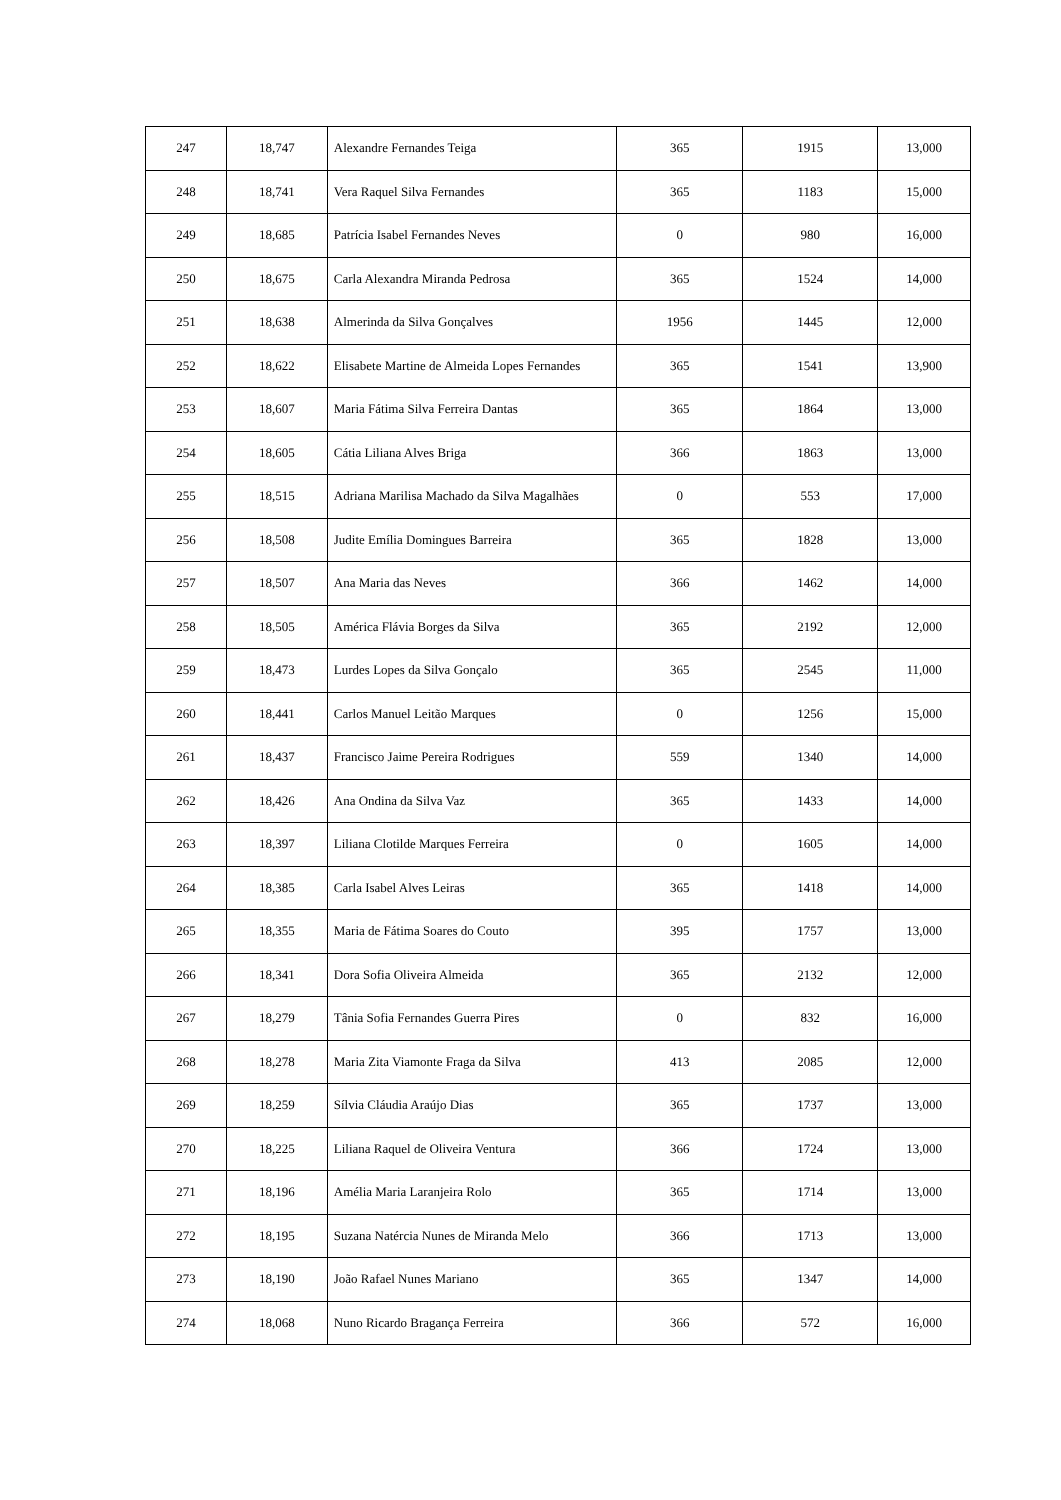| 247 | 18,747 | Alexandre Fernandes Teiga | 365 | 1915 | 13,000 |
| 248 | 18,741 | Vera Raquel Silva Fernandes | 365 | 1183 | 15,000 |
| 249 | 18,685 | Patrícia Isabel Fernandes Neves | 0 | 980 | 16,000 |
| 250 | 18,675 | Carla Alexandra Miranda Pedrosa | 365 | 1524 | 14,000 |
| 251 | 18,638 | Almerinda da Silva Gonçalves | 1956 | 1445 | 12,000 |
| 252 | 18,622 | Elisabete Martine de Almeida Lopes Fernandes | 365 | 1541 | 13,900 |
| 253 | 18,607 | Maria Fátima Silva Ferreira Dantas | 365 | 1864 | 13,000 |
| 254 | 18,605 | Cátia Liliana Alves Briga | 366 | 1863 | 13,000 |
| 255 | 18,515 | Adriana Marilisa Machado da Silva Magalhães | 0 | 553 | 17,000 |
| 256 | 18,508 | Judite Emília Domingues Barreira | 365 | 1828 | 13,000 |
| 257 | 18,507 | Ana Maria das Neves | 366 | 1462 | 14,000 |
| 258 | 18,505 | América Flávia Borges da Silva | 365 | 2192 | 12,000 |
| 259 | 18,473 | Lurdes Lopes da Silva Gonçalo | 365 | 2545 | 11,000 |
| 260 | 18,441 | Carlos Manuel Leitão Marques | 0 | 1256 | 15,000 |
| 261 | 18,437 | Francisco Jaime Pereira Rodrigues | 559 | 1340 | 14,000 |
| 262 | 18,426 | Ana Ondina da Silva Vaz | 365 | 1433 | 14,000 |
| 263 | 18,397 | Liliana Clotilde Marques Ferreira | 0 | 1605 | 14,000 |
| 264 | 18,385 | Carla Isabel Alves Leiras | 365 | 1418 | 14,000 |
| 265 | 18,355 | Maria de Fátima Soares do Couto | 395 | 1757 | 13,000 |
| 266 | 18,341 | Dora Sofia Oliveira Almeida | 365 | 2132 | 12,000 |
| 267 | 18,279 | Tânia Sofia Fernandes Guerra Pires | 0 | 832 | 16,000 |
| 268 | 18,278 | Maria Zita Viamonte Fraga da Silva | 413 | 2085 | 12,000 |
| 269 | 18,259 | Sílvia Cláudia Araújo Dias | 365 | 1737 | 13,000 |
| 270 | 18,225 | Liliana Raquel de Oliveira Ventura | 366 | 1724 | 13,000 |
| 271 | 18,196 | Amélia Maria Laranjeira Rolo | 365 | 1714 | 13,000 |
| 272 | 18,195 | Suzana Natércia Nunes de Miranda Melo | 366 | 1713 | 13,000 |
| 273 | 18,190 | João Rafael Nunes Mariano | 365 | 1347 | 14,000 |
| 274 | 18,068 | Nuno Ricardo Bragança Ferreira | 366 | 572 | 16,000 |